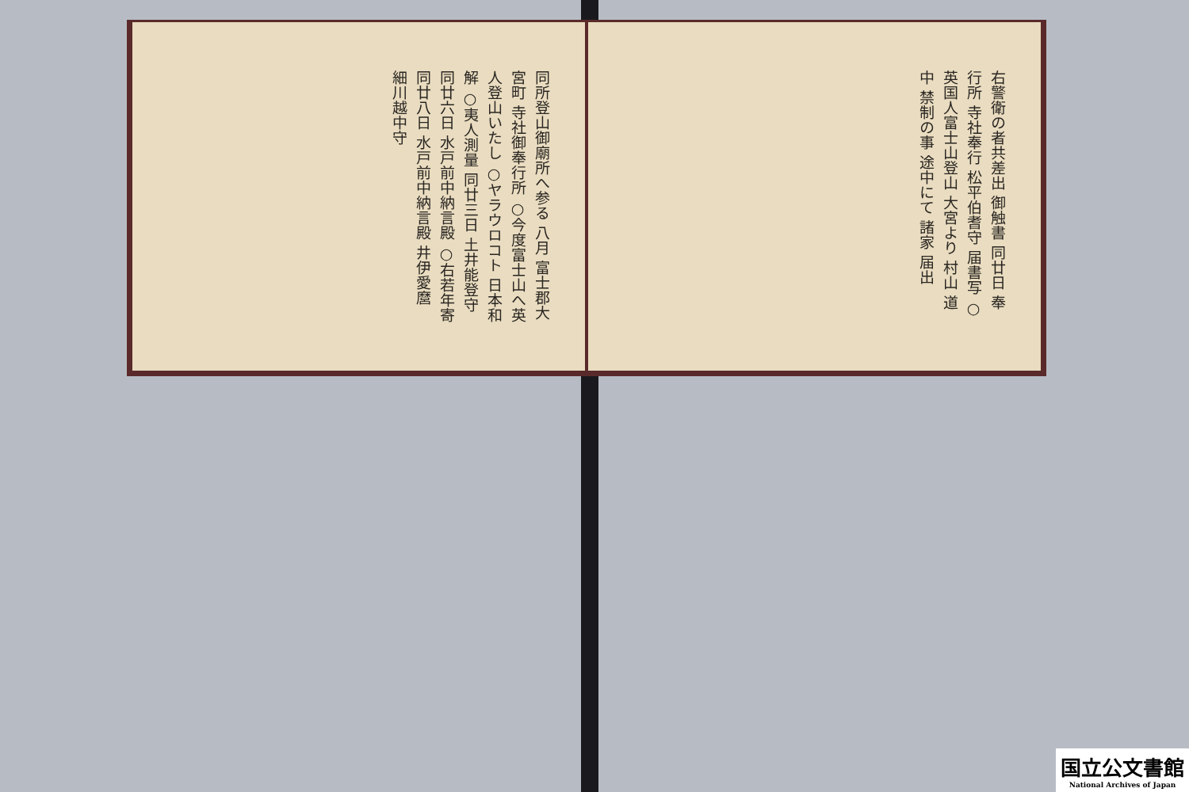同所登山御廟所へ参る 八月 富士郡大宮町 寺社御奉行所 ○今度富士山へ英人登山いたし ○ヤラウロコト 日本和解 ○夷人測量 同廿三日 土井能登守 同廿六日 水戸前中納言殿 ○右若年寄 同廿八日 水戸前中納言殿 井伊愛麿 細川越中守
右警衛の者共差出 御触書 同廿日 奉行所 寺社奉行 松平伯耆守 届書写 ○英国人富士山登山 大宮より 村山 道中 禁制の事 途中にて 諸家 届出
国立公文書館
National Archives of Japan